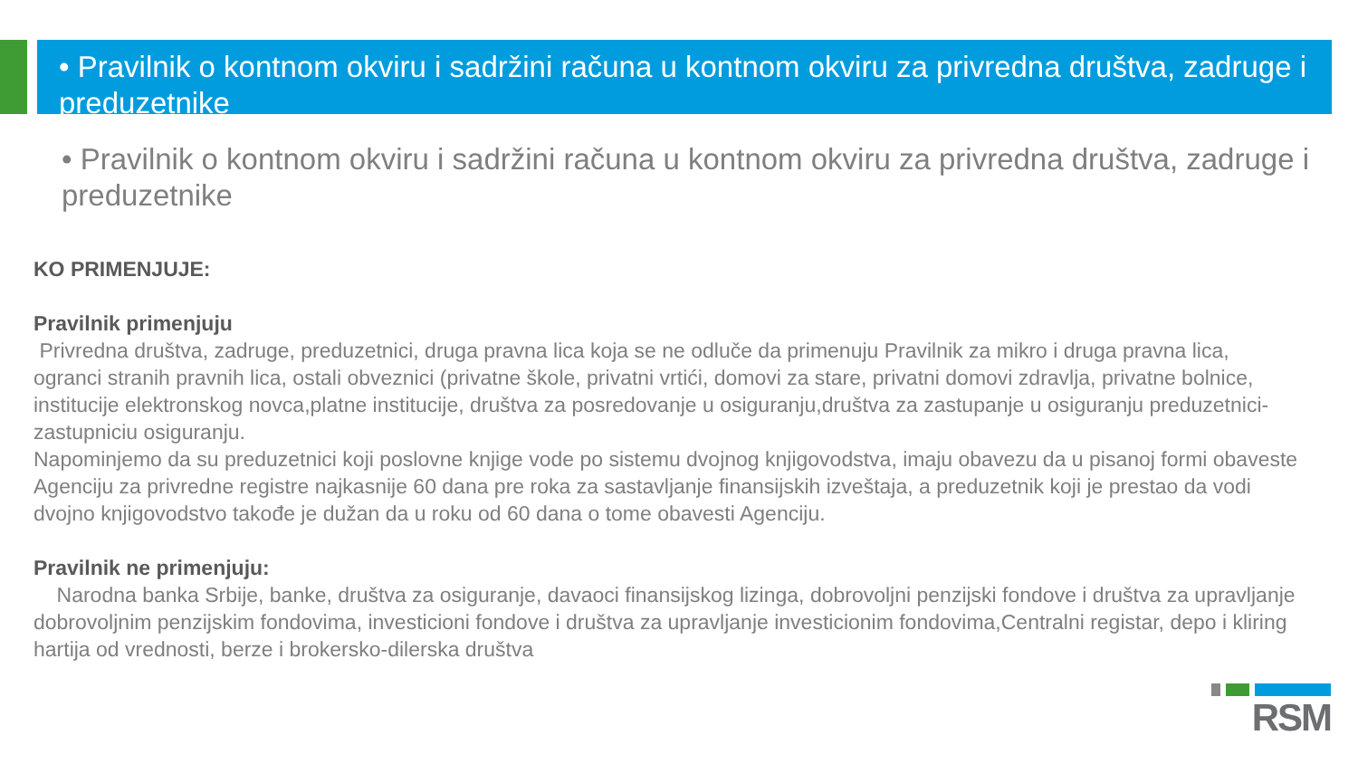• Pravilnik o kontnom okviru i sadržini računa u kontnom okviru za privredna društva, zadruge i preduzetnike
• Pravilnik o kontnom okviru i sadržini računa u kontnom okviru za privredna društva, zadruge i preduzetnike
KO PRIMENJUJE:
Pravilnik primenjuju
Privredna društva, zadruge, preduzetnici, druga pravna lica koja se ne odluče da primenuju Pravilnik za mikro i druga pravna lica, ogranci stranih pravnih lica, ostali obveznici (privatne škole, privatni vrtići, domovi za stare, privatni domovi zdravlja, privatne bolnice, institucije elektronskog novca,platne institucije, društva za posredovanje u osiguranju,društva za zastupanje u osiguranju preduzetnici-zastupniciu osiguranju.
Napominjemo da su preduzetnici koji poslovne knjige vode po sistemu dvojnog knjigovodstva, imaju obavezu da u pisanoj formi obaveste Agenciju za privredne registre najkasnije 60 dana pre roka za sastavljanje finansijskih izveštaja, a preduzetnik koji je prestao da vodi dvojno knjigovodstvo takođe je dužan da u roku od 60 dana o tome obavesti Agenciju.
Pravilnik ne primenjuju:
Narodna banka Srbije, banke, društva za osiguranje, davaoci finansijskog lizinga, dobrovoljni penzijski fondove i društva za upravljanje dobrovoljnim penzijskim fondovima, investicioni fondove i društva za upravljanje investicionim fondovima,Centralni registar, depo i kliring hartija od vrednosti, berze i brokersko-dilerska društva
RSM